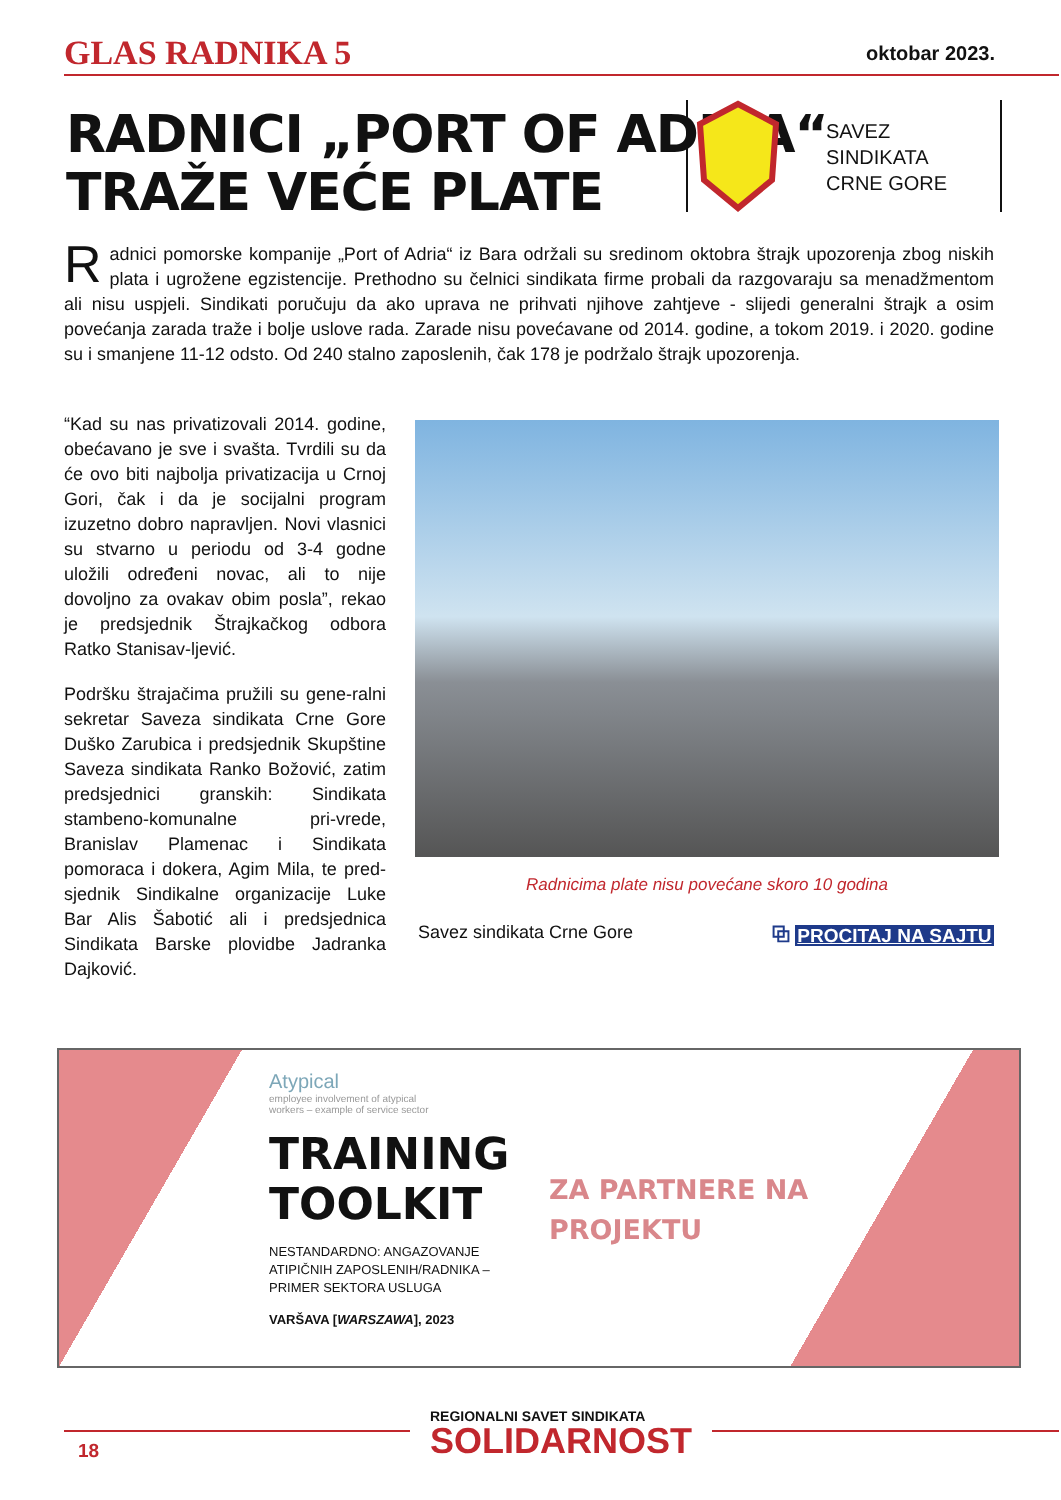GLAS RADNIKA 5 oktobar 2023.
RADNICI „PORT OF ADRIA“
TRAŽE VEĆE PLATE
SAVEZ
SINDIKATA
CRNE GORE
Radnici pomorske kompanije „Port of Adria“ iz Bara održali su sredinom oktobra štrajk upozorenja zbog niskih plata i ugrožene egzistencije. Prethodno su čelnici sindikata firme probali da razgovaraju sa menadžmentom ali nisu uspjeli. Sindikati poručuju da ako uprava ne prihvati njihove zahtjeve - slijedi generalni štrajk a osim povećanja zarada traže i bolje uslove rada. Zarade nisu povećavane od 2014. godine, a tokom 2019. i 2020. godine su i smanjene 11-12 odsto. Od 240 stalno zaposlenih, čak 178 je podržalo štrajk upozorenja.
“Kad su nas privatizovali 2014. godine, obećavano je sve i svašta. Tvrdili su da će ovo biti najbolja privatizacija u Crnoj Gori, čak i da je socijalni program izuzetno dobro napravljen. Novi vlasnici su stvarno u periodu od 3-4 godne uložili određeni novac, ali to nije dovoljno za ovakav obim posla”, rekao je predsjednik Štrajkačkog odbora Ratko Stanisav-ljević.
Podršku štrajačima pružili su gene-ralni sekretar Saveza sindikata Crne Gore Duško Zarubica i predsjednik Skupštine Saveza sindikata Ranko Božović, zatim predsjednici granskih: Sindikata stambeno-komunalne pri-vrede, Branislav Plamenac i Sindikata pomoraca i dokera, Agim Mila, te pred-sjednik Sindikalne organizacije Luke Bar Alis Šabotić ali i predsjednica Sindikata Barske plovidbe Jadranka Dajković.
Radnicima plate nisu povećane skoro 10 godina
Savez sindikata Crne Gore ⧉ PROCITAJ NA SAJTU
Atypical
employee involvement of atypical
workers – example of service sector
TRAINING
TOOLKIT
NESTANDARDNO: ANGAZOVANJE
ATIPIČNIH ZAPOSLENIH/RADNIKA –
PRIMER SEKTORA USLUGA
VARŠAVA [WARSZAWA], 2023
ZA PARTNERE NA
PROJEKTU
18
REGIONALNI SAVET SINDIKATA
SOLIDARNOST